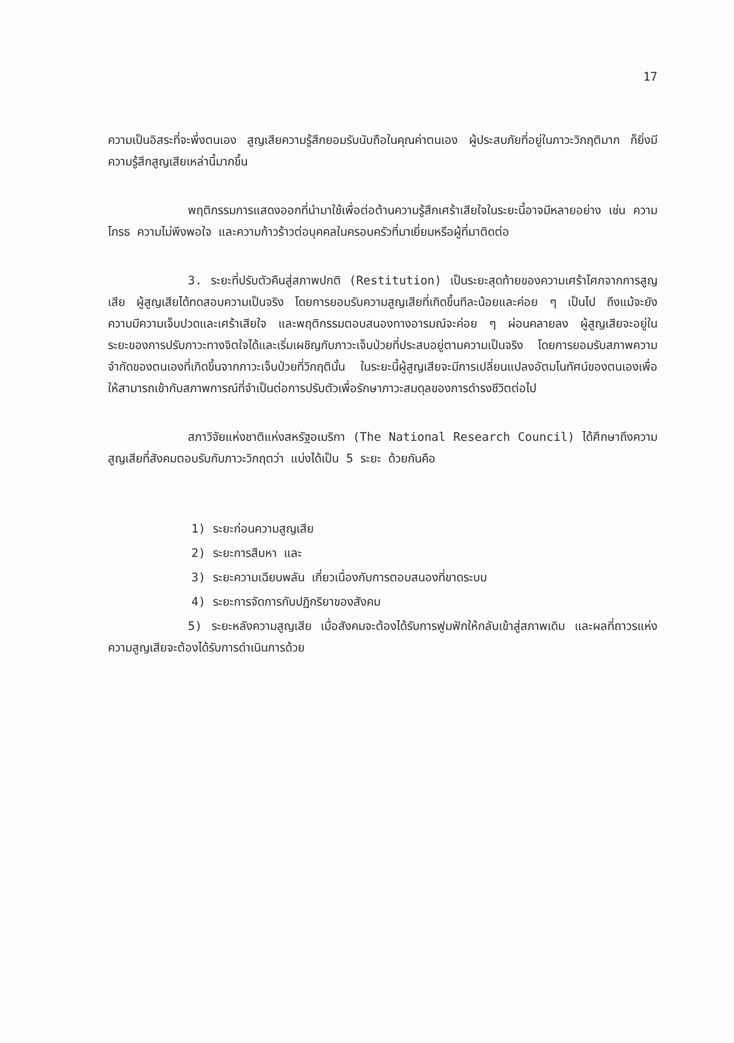17
ความเป็นอิสระที่จะพึ่งตนเอง สูญเสียความรู้สึกยอมรับนับถือในคุณค่าตนเอง ผู้ประสบภัยที่อยู่ในภาวะวิกฤติมาก ก็ยิ่งมีความรู้สึกสูญเสียเหล่านี้มากขึ้น
พฤติกรรมการแสดงออกที่นำมาใช้เพื่อต่อต้านความรู้สึกเศร้าเสียใจในระยะนี้อาจมีหลายอย่าง เช่น ความโกรธ ความไม่พึงพอใจ และความก้าวร้าวต่อบุคคลในครอบครัวที่มาเยี่ยมหรือผู้ที่มาติดต่อ
3. ระยะที่ปรับตัวคืนสู่สภาพปกติ (Restitution) เป็นระยะสุดท้ายของความเศร้าโศกจากการสูญเสีย ผู้สูญเสียได้ทดสอบความเป็นจริง โดยการยอมรับความสูญเสียที่เกิดขึ้นทีละน้อยและค่อย ๆ เป็นไป ถึงแม้จะยังความมีความเจ็บปวดและเศร้าเสียใจ และพฤติกรรมตอบสนองทางอารมณ์จะค่อย ๆ ผ่อนคลายลง ผู้สูญเสียจะอยู่ในระยะของการปรับภาวะทางจิตใจได้และเริ่มเผชิญกับภาวะเจ็บป่วยที่ประสบอยู่ตามความเป็นจริง โดยการยอมรับสภาพความจำกัดของตนเองที่เกิดขึ้นจากภาวะเจ็บป่วยที่วิกฤตินั้น ในระยะนี้ผู้สูญเสียจะมีการเปลี่ยนแปลงอัตมโนทัศน์ของตนเองเพื่อให้สามารถเข้ากับสภาพการณ์ที่จำเป็นต่อการปรับตัวเพื่อรักษาภาวะสมดุลของการดำรงชีวิตต่อไป
สภาวิจัยแห่งชาติแห่งสหรัฐอเมริกา (The National Research Council) ได้ศึกษาถึงความสูญเสียที่สังคมตอบรับกับภาวะวิกฤตว่า แบ่งได้เป็น 5 ระยะ ด้วยกันคือ
1) ระยะก่อนความสูญเสีย
2) ระยะการสืบหา และ
3) ระยะความเฉียบพลัน เกี่ยวเนื่องกับการตอบสนองที่ขาดระบบ
4) ระยะการจัดการกับปฏิกริยาของสังคม
5) ระยะหลังความสูญเสีย เมื่อสังคมจะต้องได้รับการฟูมฟักให้กลับเข้าสู่สภาพเดิม และผลที่ถาวรแห่งความสูญเสียจะต้องได้รับการดำเนินการด้วย